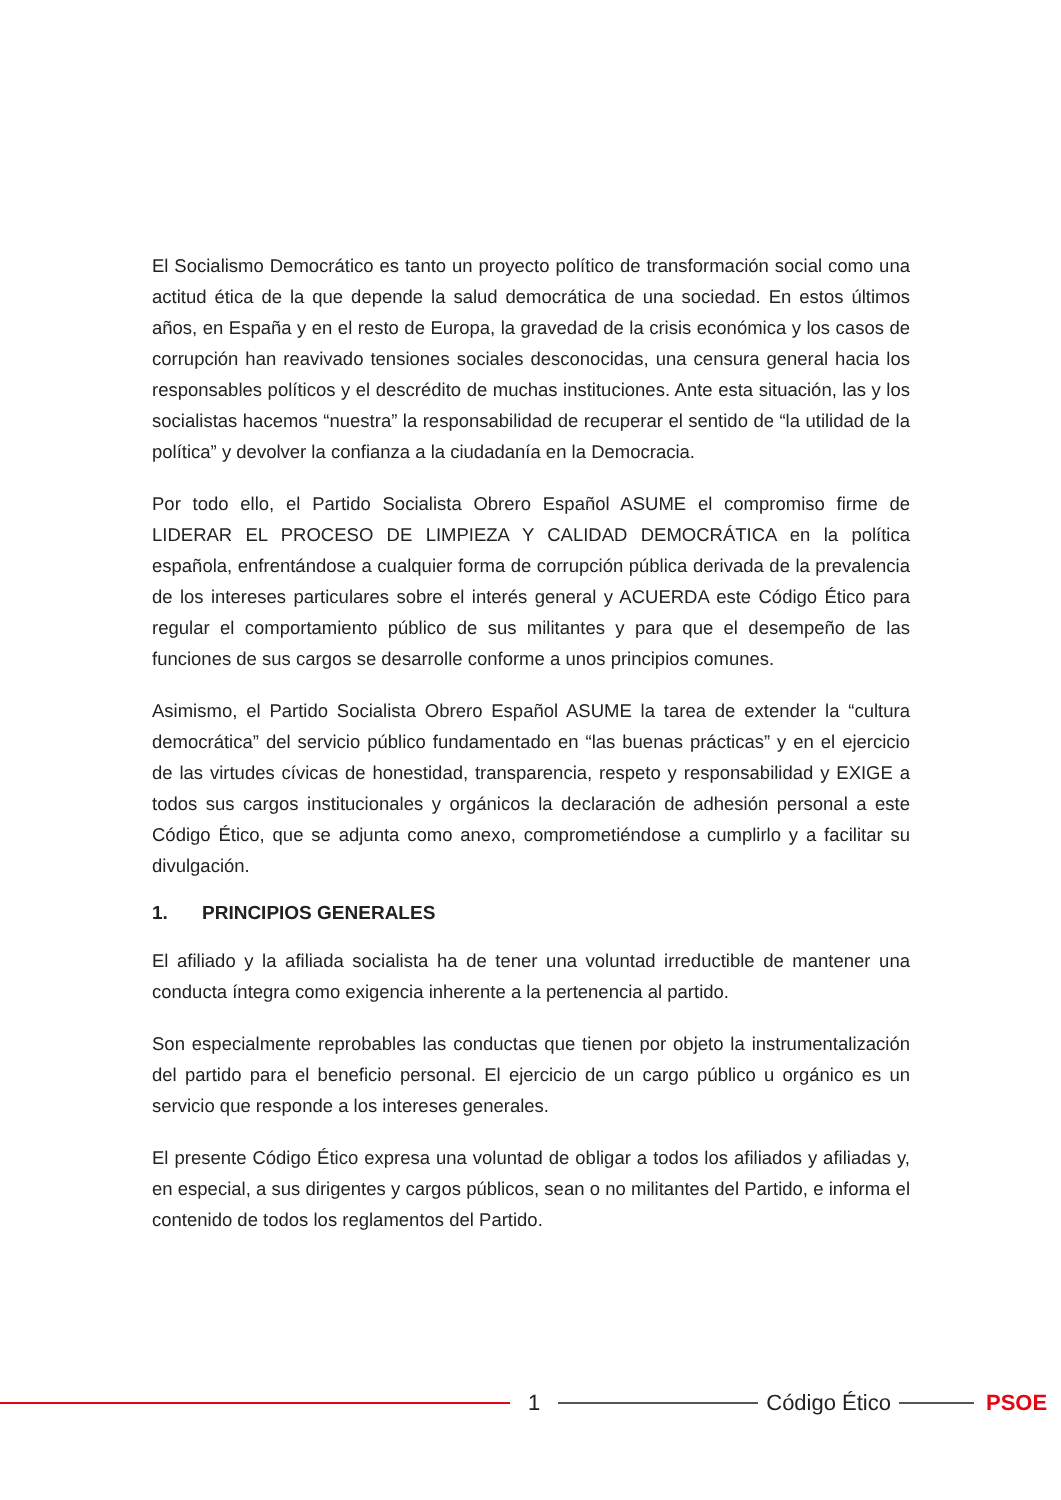El Socialismo Democrático es tanto un proyecto político de transformación social como una actitud ética de la que depende la salud democrática de una sociedad. En estos últimos años, en España y en el resto de Europa, la gravedad de la crisis económica y los casos de corrupción han reavivado tensiones sociales desconocidas, una censura general hacia los responsables políticos y el descrédito de muchas instituciones. Ante esta situación, las y los socialistas hacemos “nuestra” la responsabilidad de recuperar el sentido de “la utilidad de la política” y devolver la confianza a la ciudadanía en la Democracia.
Por todo ello, el Partido Socialista Obrero Español ASUME el compromiso firme de LIDERAR EL PROCESO DE LIMPIEZA Y CALIDAD DEMOCRÁTICA en la política española, enfrentándose a cualquier forma de corrupción pública derivada de la prevalencia de los intereses particulares sobre el interés general y ACUERDA este Código Ético para regular el comportamiento público de sus militantes y para que el desempeño de las funciones de sus cargos se desarrolle conforme a unos principios comunes.
Asimismo, el Partido Socialista Obrero Español ASUME la tarea de extender la “cultura democrática” del servicio público fundamentado en “las buenas prácticas” y en el ejercicio de las virtudes cívicas de honestidad, transparencia, respeto y responsabilidad y EXIGE a todos sus cargos institucionales y orgánicos la declaración de adhesión personal a este Código Ético, que se adjunta como anexo, comprometiéndose a cumplirlo y a facilitar su divulgación.
1. PRINCIPIOS GENERALES
El afiliado y la afiliada socialista ha de tener una voluntad irreductible de mantener una conducta íntegra como exigencia inherente a la pertenencia al partido.
Son especialmente reprobables las conductas que tienen por objeto la instrumentalización del partido para el beneficio personal. El ejercicio de un cargo público u orgánico es un servicio que responde a los intereses generales.
El presente Código Ético expresa una voluntad de obligar a todos los afiliados y afiliadas y, en especial, a sus dirigentes y cargos públicos, sean o no militantes del Partido, e informa el contenido de todos los reglamentos del Partido.
1 Código Ético PSOE